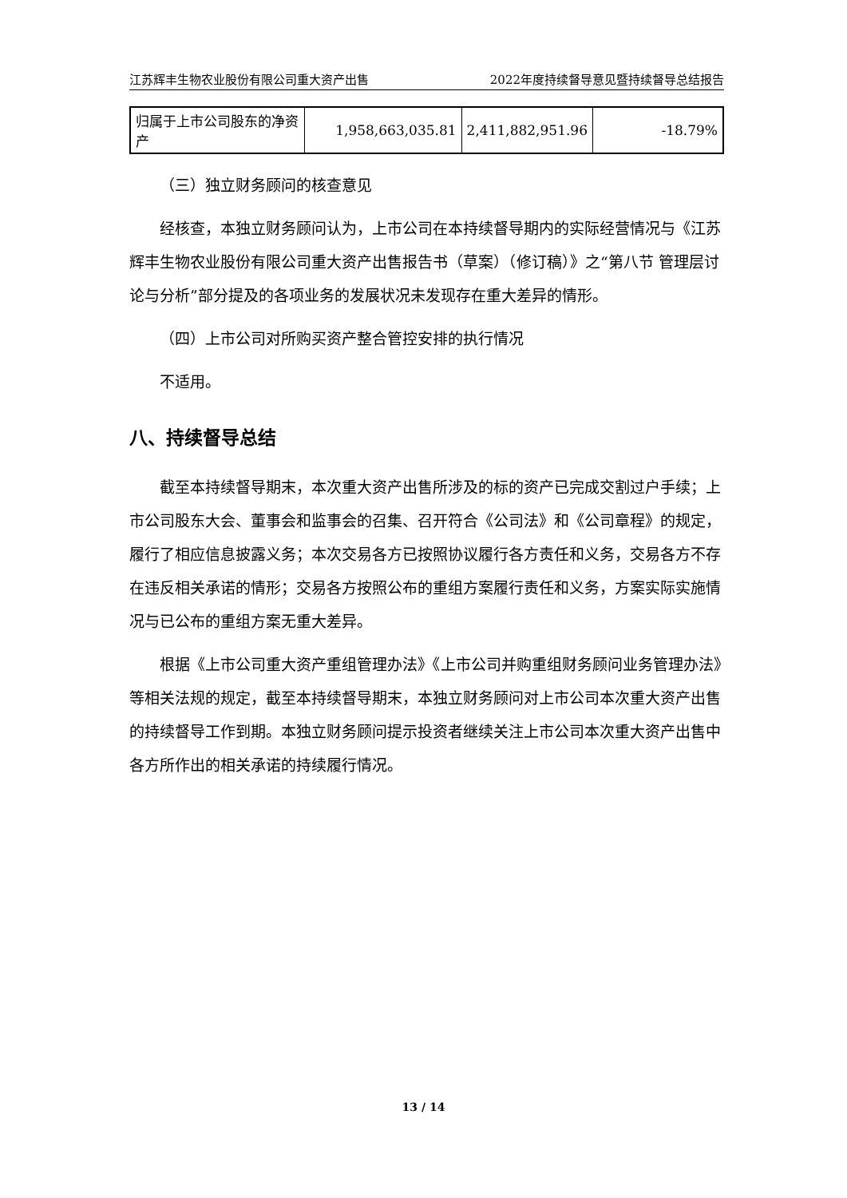江苏辉丰生物农业股份有限公司重大资产出售 2022年度持续督导意见暨持续督导总结报告
| 归属于上市公司股东的净资产 | 1,958,663,035.81 | 2,411,882,951.96 | -18.79% |
（三）独立财务顾问的核查意见
经核查，本独立财务顾问认为，上市公司在本持续督导期内的实际经营情况与《江苏辉丰生物农业股份有限公司重大资产出售报告书（草案）（修订稿）》之“第八节 管理层讨论与分析”部分提及的各项业务的发展状况未发现存在重大差异的情形。
（四）上市公司对所购买资产整合管控安排的执行情况
不适用。
八、持续督导总结
截至本持续督导期末，本次重大资产出售所涉及的标的资产已完成交割过户手续；上市公司股东大会、董事会和监事会的召集、召开符合《公司法》和《公司章程》的规定，履行了相应信息披露义务；本次交易各方已按照协议履行各方责任和义务，交易各方不存在违反相关承诺的情形；交易各方按照公布的重组方案履行责任和义务，方案实际实施情况与已公布的重组方案无重大差异。
根据《上市公司重大资产重组管理办法》《上市公司并购重组财务顾问业务管理办法》等相关法规的规定，截至本持续督导期末，本独立财务顾问对上市公司本次重大资产出售的持续督导工作到期。本独立财务顾问提示投资者继续关注上市公司本次重大资产出售中各方所作出的相关承诺的持续履行情况。
13 / 14